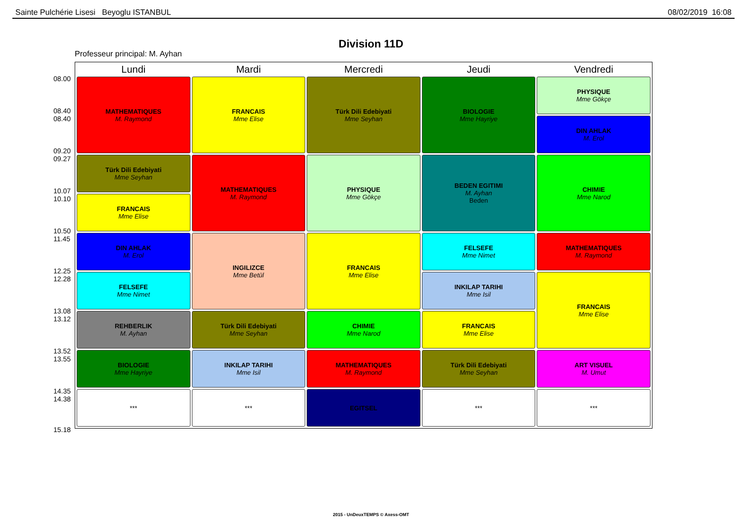Sainte Pulchérie Lisesi Beyoglu ISTANBUL 08/02/2019 16:08
Division 11D
Professeur principal: M. Ayhan
08.00
08.40
08.40
09.20
09.27
10.07
10.10
10.50
11.45
12.25
12.28
13.08
13.12
13.52
13.55
14.35
14.38
15.18
| Lundi | Mardi | Mercredi | Jeudi | Vendredi |
| --- | --- | --- | --- | --- |
| MATHEMATIQUES M. Raymond | FRANCAIS Mme Elise | Türk Dili Edebiyati Mme Seyhan | BIOLOGIE Mme Hayriye | PHYSIQUE Mme Gökçe |
| | | | | DIN AHLAK M. Erol |
| Türk Dili Edebiyati Mme Seyhan | MATHEMATIQUES M. Raymond | PHYSIQUE Mme Gökçe | BEDEN EGITIMI M. Ayhan Beden | CHIMIE Mme Narod |
| FRANCAIS Mme Elise | | | | |
| DIN AHLAK M. Erol | INGILIZCE Mme Betül | FRANCAIS Mme Elise | FELSEFE Mme Nimet | MATHEMATIQUES M. Raymond |
| FELSEFE Mme Nimet | | | INKILAP TARIHI Mme Isil | FRANCAIS Mme Elise |
| REHBERLIK M. Ayhan | Türk Dili Edebiyati Mme Seyhan | CHIMIE Mme Narod | FRANCAIS Mme Elise | |
| BIOLOGIE Mme Hayriye | INKILAP TARIHI Mme Isil | MATHEMATIQUES M. Raymond | Türk Dili Edebiyati Mme Seyhan | ART VISUEL M. Umut |
| *** | *** | EGITSEL | *** | *** |
2015 - UnDeuxTEMPS © Axess-OMT